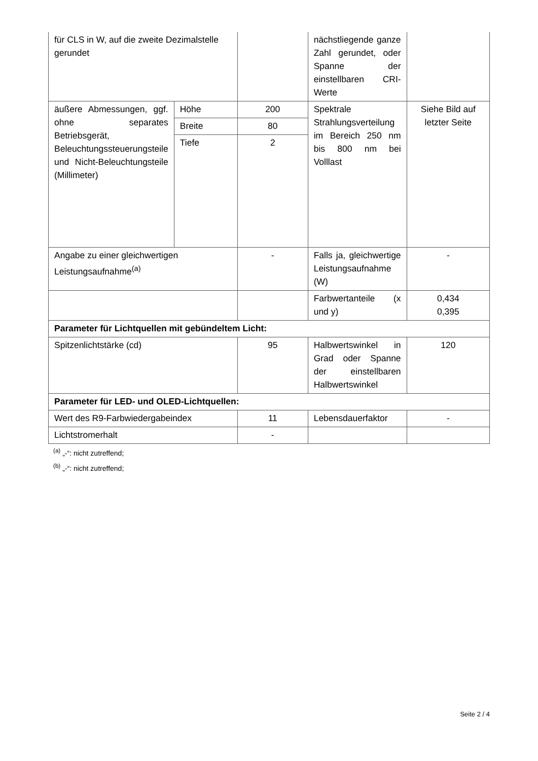| für CLS in W, auf die zweite Dezimalstelle gerundet | | | nächstliegende ganze Zahl gerundet, oder Spanne der einstellbaren CRI-Werte | |
| äußere Abmessungen, ggf. ohne separates Betriebsgerät, Beleuchtungssteuerungsteile und Nicht-Beleuchtungsteile (Millimeter) | Höhe | 200 | Spektrale Strahlungsverteilung im Bereich 250 nm bis 800 nm bei Volllast | Siehe Bild auf letzter Seite |
| | Breite | 80 | | |
| | Tiefe | 2 | | |
| Angabe zu einer gleichwertigen Leistungsaufnahme<sup>(a)</sup> | | - | Falls ja, gleichwertige Leistungsaufnahme (W) | - |
| | | | Farbwertanteile (x und y) | 0,434 0,395 |
| Parameter für Lichtquellen mit gebündeltem Licht: | | | | |
| Spitzenlichtstärke (cd) | | 95 | Halbwertswinkel in Grad oder Spanne der einstellbaren Halbwertswinkel | 120 |
| Parameter für LED- und OLED-Lichtquellen: | | | | |
| Wert des R9-Farbwiedergabeindex | | 11 | Lebensdauerfaktor | - |
| Lichtstromerhalt | | - | | |
<sup>(a)</sup> „-“: nicht zutreffend;
<sup>(b)</sup> „-“: nicht zutreffend;
Seite 2 / 4